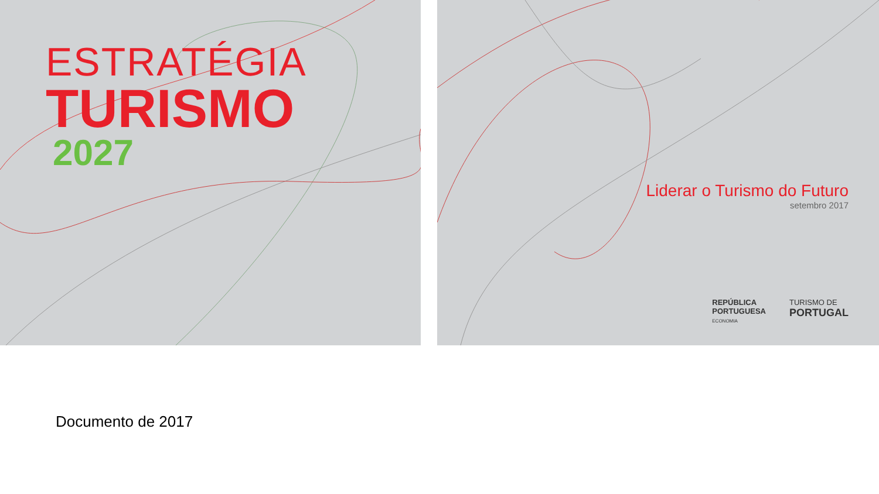ESTRATÉGIA
TURISMO
2027
Liderar o Turismo do Futuro
setembro 2017
REPÚBLICA
PORTUGUESA
ECONOMIA
TURISMO DE
PORTUGAL
Documento de 2017